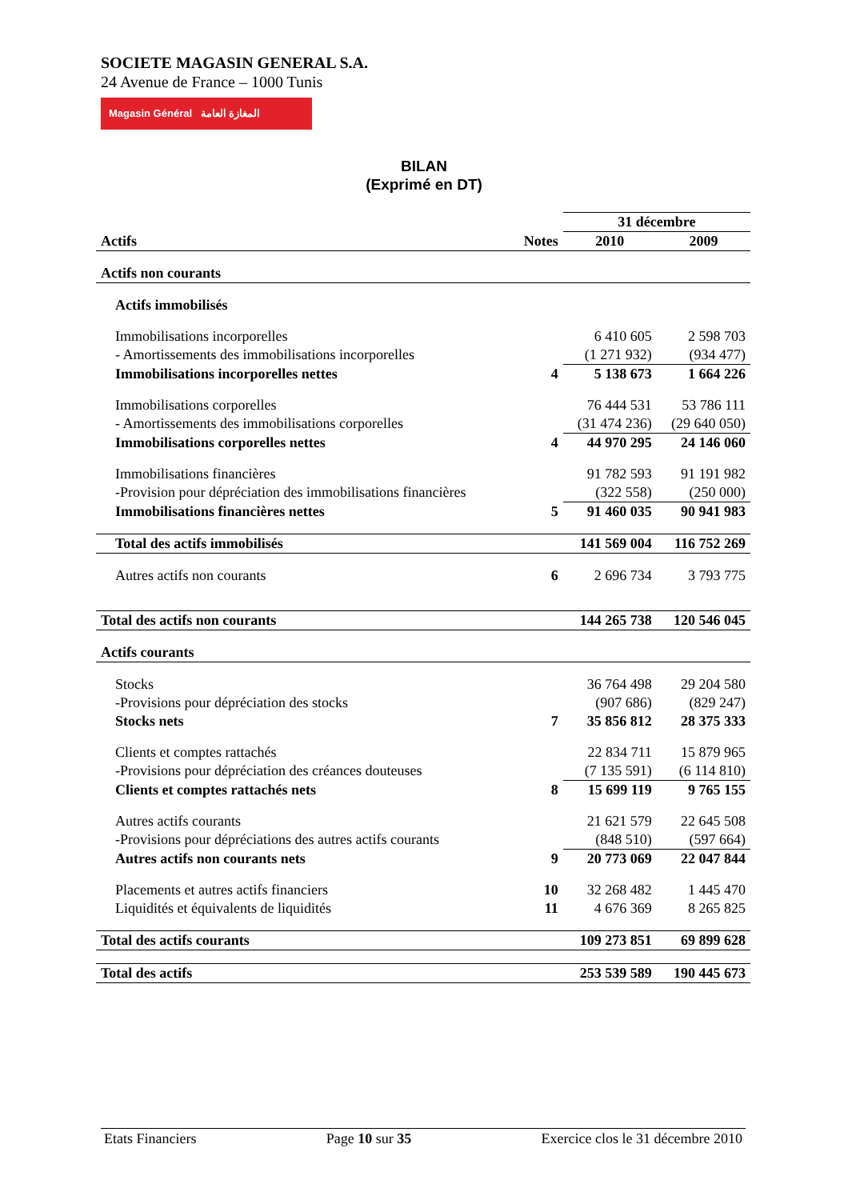SOCIETE MAGASIN GENERAL S.A.
24 Avenue de France – 1000 Tunis
Magasin Général المغازة العامة
BILAN
(Exprimé en DT)
| | | 31 décembre | |
| Actifs | Notes | 2010 | 2009 |
| Actifs non courants | | | |
| Actifs immobilisés | | | |
| Immobilisations incorporelles | | 6 410 605 | 2 598 703 |
| - Amortissements des immobilisations incorporelles | | (1 271 932) | (934 477) |
| Immobilisations incorporelles nettes | 4 | 5 138 673 | 1 664 226 |
| Immobilisations corporelles | | 76 444 531 | 53 786 111 |
| - Amortissements des immobilisations corporelles | | (31 474 236) | (29 640 050) |
| Immobilisations corporelles nettes | 4 | 44 970 295 | 24 146 060 |
| Immobilisations financières | | 91 782 593 | 91 191 982 |
| -Provision pour dépréciation des immobilisations financières | | (322 558) | (250 000) |
| Immobilisations financières nettes | 5 | 91 460 035 | 90 941 983 |
| Total des actifs immobilisés | | 141 569 004 | 116 752 269 |
| Autres actifs non courants | 6 | 2 696 734 | 3 793 775 |
| Total des actifs non courants | | 144 265 738 | 120 546 045 |
| Actifs courants | | | |
| Stocks | | 36 764 498 | 29 204 580 |
| -Provisions pour dépréciation des stocks | | (907 686) | (829 247) |
| Stocks nets | 7 | 35 856 812 | 28 375 333 |
| Clients et comptes rattachés | | 22 834 711 | 15 879 965 |
| -Provisions pour dépréciation des créances douteuses | | (7 135 591) | (6 114 810) |
| Clients et comptes rattachés nets | 8 | 15 699 119 | 9 765 155 |
| Autres actifs courants | | 21 621 579 | 22 645 508 |
| -Provisions pour dépréciations des autres actifs courants | | (848 510) | (597 664) |
| Autres actifs non courants nets | 9 | 20 773 069 | 22 047 844 |
| Placements et autres actifs financiers | 10 | 32 268 482 | 1 445 470 |
| Liquidités et équivalents de liquidités | 11 | 4 676 369 | 8 265 825 |
| Total des actifs courants | | 109 273 851 | 69 899 628 |
| Total des actifs | | 253 539 589 | 190 445 673 |
Etats Financiers Page 10 sur 35 Exercice clos le 31 décembre 2010